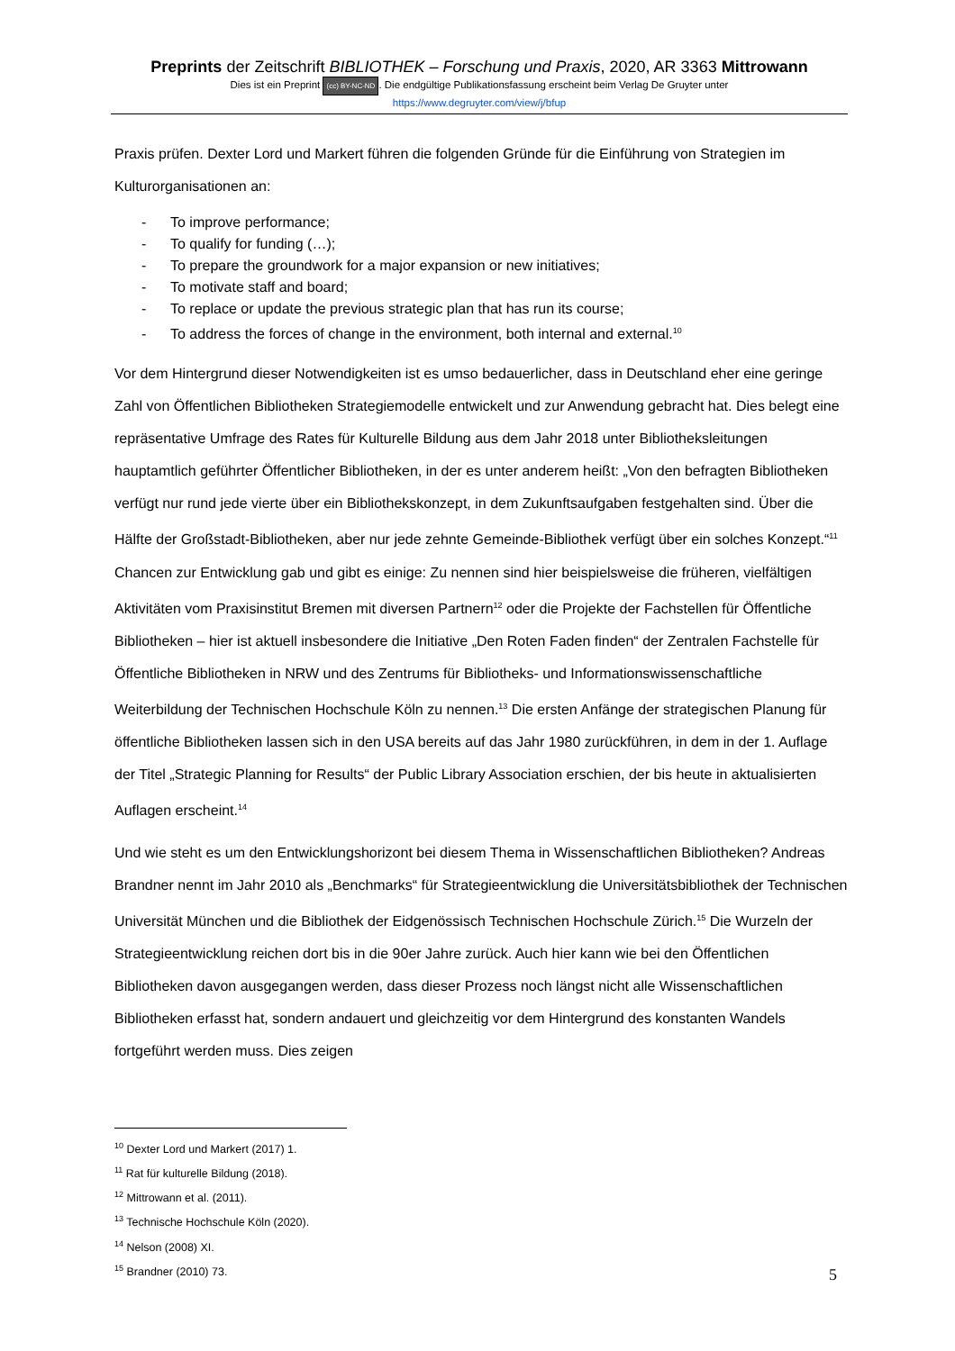Preprints der Zeitschrift BIBLIOTHEK – Forschung und Praxis, 2020, AR 3363 Mittrowann
Dies ist ein Preprint (cc) BY-NC-ND. Die endgültige Publikationsfassung erscheint beim Verlag De Gruyter unter
https://www.degruyter.com/view/j/bfup
Praxis prüfen. Dexter Lord und Markert führen die folgenden Gründe für die Einführung von Strategien im Kulturorganisationen an:
- To improve performance;
- To qualify for funding (…);
- To prepare the groundwork for a major expansion or new initiatives;
- To motivate staff and board;
- To replace or update the previous strategic plan that has run its course;
- To address the forces of change in the environment, both internal and external.<sup>10</sup>
Vor dem Hintergrund dieser Notwendigkeiten ist es umso bedauerlicher, dass in Deutschland eher eine geringe Zahl von Öffentlichen Bibliotheken Strategiemodelle entwickelt und zur Anwendung gebracht hat. Dies belegt eine repräsentative Umfrage des Rates für Kulturelle Bildung aus dem Jahr 2018 unter Bibliotheksleitungen hauptamtlich geführter Öffentlicher Bibliotheken, in der es unter anderem heißt: „Von den befragten Bibliotheken verfügt nur rund jede vierte über ein Bibliothekskonzept, in dem Zukunftsaufgaben festgehalten sind. Über die Hälfte der Großstadt-Bibliotheken, aber nur jede zehnte Gemeinde-Bibliothek verfügt über ein solches Konzept.“<sup>11</sup> Chancen zur Entwicklung gab und gibt es einige: Zu nennen sind hier beispielsweise die früheren, vielfältigen Aktivitäten vom Praxisinstitut Bremen mit diversen Partnern<sup>12</sup> oder die Projekte der Fachstellen für Öffentliche Bibliotheken – hier ist aktuell insbesondere die Initiative „Den Roten Faden finden“ der Zentralen Fachstelle für Öffentliche Bibliotheken in NRW und des Zentrums für Bibliotheks- und Informationswissenschaftliche Weiterbildung der Technischen Hochschule Köln zu nennen.<sup>13</sup> Die ersten Anfänge der strategischen Planung für öffentliche Bibliotheken lassen sich in den USA bereits auf das Jahr 1980 zurückführen, in dem in der 1. Auflage der Titel „Strategic Planning for Results“ der Public Library Association erschien, der bis heute in aktualisierten Auflagen erscheint.<sup>14</sup>
Und wie steht es um den Entwicklungshorizont bei diesem Thema in Wissenschaftlichen Bibliotheken? Andreas Brandner nennt im Jahr 2010 als „Benchmarks“ für Strategieentwicklung die Universitätsbibliothek der Technischen Universität München und die Bibliothek der Eidgenössisch Technischen Hochschule Zürich.<sup>15</sup> Die Wurzeln der Strategieentwicklung reichen dort bis in die 90er Jahre zurück. Auch hier kann wie bei den Öffentlichen Bibliotheken davon ausgegangen werden, dass dieser Prozess noch längst nicht alle Wissenschaftlichen Bibliotheken erfasst hat, sondern andauert und gleichzeitig vor dem Hintergrund des konstanten Wandels fortgeführt werden muss. Dies zeigen
<sup>10</sup> Dexter Lord und Markert (2017) 1.
<sup>11</sup> Rat für kulturelle Bildung (2018).
<sup>12</sup> Mittrowann et al. (2011).
<sup>13</sup> Technische Hochschule Köln (2020).
<sup>14</sup> Nelson (2008) XI.
<sup>15</sup> Brandner (2010) 73.
5